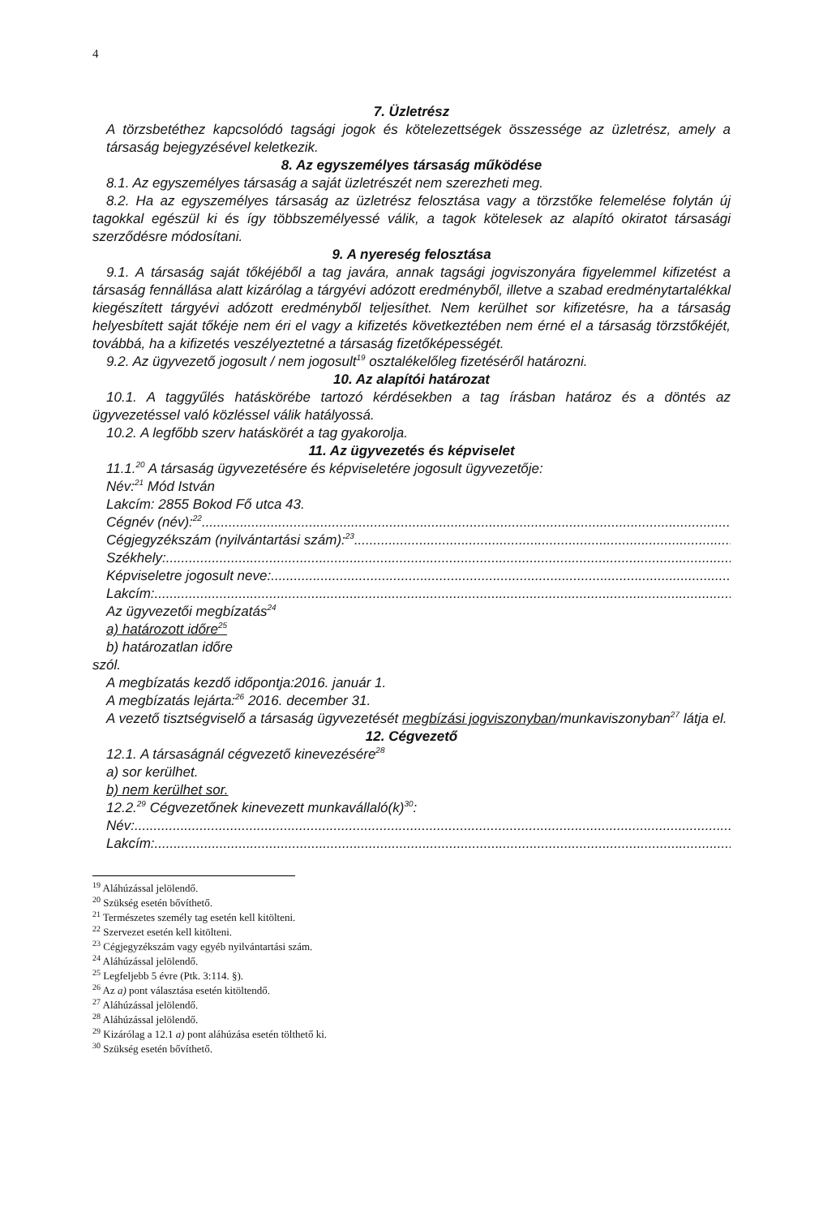4
7. Üzletrész
A törzsbetéthez kapcsolódó tagsági jogok és kötelezettségek összessége az üzletrész, amely a társaság bejegyzésével keletkezik.
8. Az egyszemélyes társaság működése
8.1. Az egyszemélyes társaság a saját üzletrészét nem szerezheti meg.
8.2. Ha az egyszemélyes társaság az üzletrész felosztása vagy a törzstőke felemelése folytán új tagokkal egészül ki és így többszemélyessé válik, a tagok kötelesek az alapító okiratot társasági szerződésre módosítani.
9. A nyereség felosztása
9.1. A társaság saját tőkéjéből a tag javára, annak tagsági jogviszonyára figyelemmel kifizetést a társaság fennállása alatt kizárólag a tárgyévi adózott eredményből, illetve a szabad eredménytartalékkal kiegészített tárgyévi adózott eredményből teljesíthet. Nem kerülhet sor kifizetésre, ha a társaság helyesbített saját tőkéje nem éri el vagy a kifizetés következtében nem érné el a társaság törzstőkéjét, továbbá, ha a kifizetés veszélyeztetné a társaság fizetőképességét.
9.2. Az ügyvezető jogosult / nem jogosult<sup>19</sup> osztalékelőleg fizetéséről határozni.
10. Az alapítói határozat
10.1. A taggyűlés hatáskörébe tartozó kérdésekben a tag írásban határoz és a döntés az ügyvezetéssel való közléssel válik hatályossá.
10.2. A legfőbb szerv hatáskörét a tag gyakorolja.
11. Az ügyvezetés és képviselet
11.1.<sup>20</sup> A társaság ügyvezetésére és képviseletére jogosult ügyvezetője:
Név:<sup>21</sup> Mód István
Lakcím: 2855 Bokod Fő utca 43.
Cégnév (név):<sup>22</sup>............................................................................................................................................................
Cégjegyzékszám (nyilvántartási szám):<sup>23</sup> ............................................................................................................................................................
Székhely: ............................................................................................................................................................................
Képviseletre jogosult neve: ............................................................................................................................................................
Lakcím: ............................................................................................................................................................................
Az ügyvezetői megbízatás<sup>24</sup>
a) határozott időre<sup>25</sup>
b) határozatlan időre
szól.
A megbízatás kezdő időpontja:2016. január 1.
A megbízatás lejárta:<sup>26</sup> 2016. december 31.
A vezető tisztségviselő a társaság ügyvezetését megbízási jogviszonyban/munkaviszonyban<sup>27</sup> látja el.
12. Cégvezető
12.1. A társaságnál cégvezető kinevezésére<sup>28</sup>
a) sor kerülhet.
b) nem kerülhet sor.
12.2.<sup>29</sup> Cégvezetőnek kinevezett munkavállaló(k)<sup>30</sup>:
Név: ............................................................................................................................................................................
Lakcím: ............................................................................................................................................................................
<sup>19</sup> Aláhúzással jelölendő.
<sup>20</sup> Szükség esetén bővíthető.
<sup>21</sup> Természetes személy tag esetén kell kitölteni.
<sup>22</sup> Szervezet esetén kell kitölteni.
<sup>23</sup> Cégjegyzékszám vagy egyéb nyilvántartási szám.
<sup>24</sup> Aláhúzással jelölendő.
<sup>25</sup> Legfeljebb 5 évre (Ptk. 3:114. §).
<sup>26</sup> Az a) pont választása esetén kitöltendő.
<sup>27</sup> Aláhúzással jelölendő.
<sup>28</sup> Aláhúzással jelölendő.
<sup>29</sup> Kizárólag a 12.1 a) pont aláhúzása esetén tölthető ki.
<sup>30</sup> Szükség esetén bővíthető.